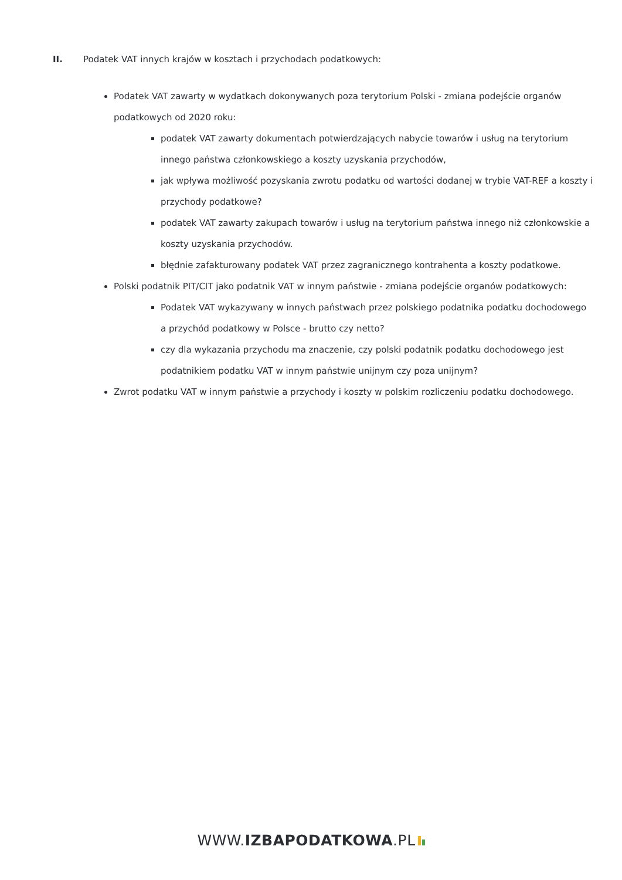II. Podatek VAT innych krajów w kosztach i przychodach podatkowych:
Podatek VAT zawarty w wydatkach dokonywanych poza terytorium Polski - zmiana podejście organów podatkowych od 2020 roku:
podatek VAT zawarty dokumentach potwierdzających nabycie towarów i usług na terytorium innego państwa członkowskiego a koszty uzyskania przychodów,
jak wpływa możliwość pozyskania zwrotu podatku od wartości dodanej w trybie VAT-REF a koszty i przychody podatkowe?
podatek VAT zawarty zakupach towarów i usług na terytorium państwa innego niż członkowskie a koszty uzyskania przychodów.
błędnie zafakturowany podatek VAT przez zagranicznego kontrahenta a koszty podatkowe.
Polski podatnik PIT/CIT jako podatnik VAT w innym państwie - zmiana podejście organów podatkowych:
Podatek VAT wykazywany w innych państwach przez polskiego podatnika podatku dochodowego a przychód podatkowy w Polsce - brutto czy netto?
czy dla wykazania przychodu ma znaczenie, czy polski podatnik podatku dochodowego jest podatnikiem podatku VAT w innym państwie unijnym czy poza unijnym?
Zwrot podatku VAT w innym państwie a przychody i koszty w polskim rozliczeniu podatku dochodowego.
WWW.IZBAPODATKOWA.PL